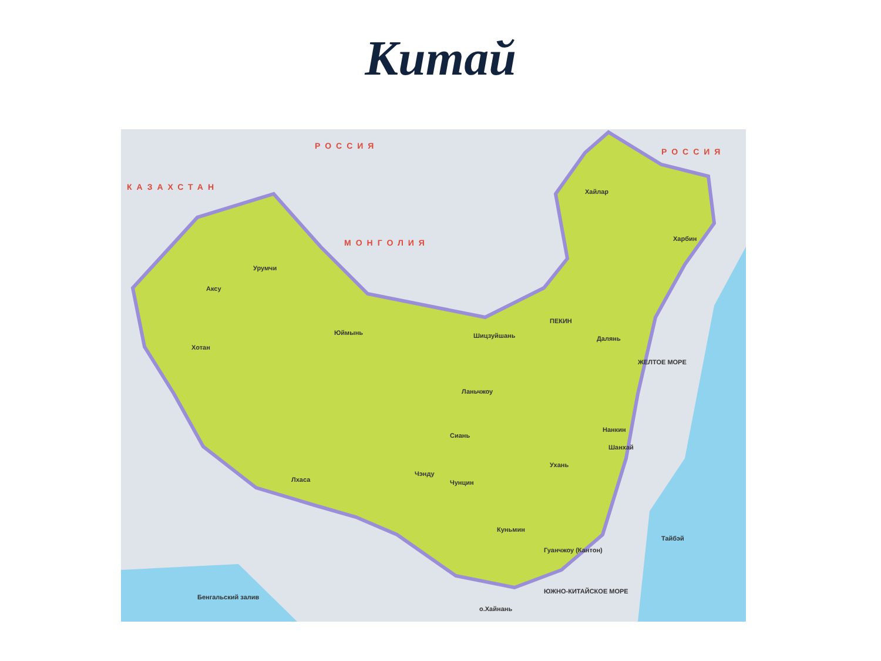Китай
РОССИЯ
РОССИЯ
КАЗАХСТАН
МОНГОЛИЯ
Урумчи
Аксу
Хотан
Юймынь
ПЕКИН
Далянь
Хайлар
Харбин
Шицзуйшань
Ланьчжоу
Сиань
Нанкин
Шанхай
Ухань
Чэнду
Чунцин Лхаса
Кунь​мин
Гуанчжоу (Кантон)
Тайбэй
о.Хайнань
Бенгальский залив
ЮЖНО-КИТАЙСКОЕ МОРЕ
ЖЕЛТОЕ МОРЕ